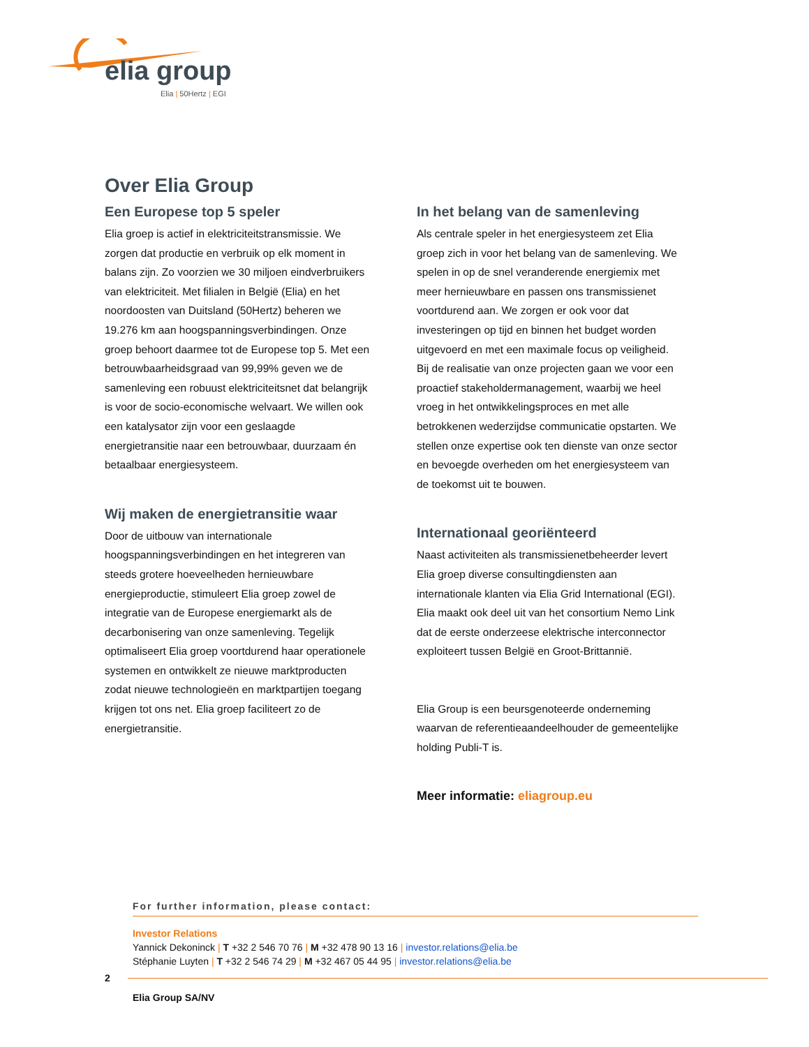elia group
Elia | 50Hertz | EGI
Over Elia Group
Een Europese top 5 speler
Elia groep is actief in elektriciteitstransmissie. We zorgen dat productie en verbruik op elk moment in balans zijn. Zo voorzien we 30 miljoen eindverbruikers van elektriciteit. Met filialen in België (Elia) en het noordoosten van Duitsland (50Hertz) beheren we 19.276 km aan hoogspanningsverbindingen. Onze groep behoort daarmee tot de Europese top 5. Met een betrouwbaarheidsgraad van 99,99% geven we de samenleving een robuust elektriciteitsnet dat belangrijk is voor de socio-economische welvaart. We willen ook een katalysator zijn voor een geslaagde energietransitie naar een betrouwbaar, duurzaam én betaalbaar energiesysteem.
Wij maken de energietransitie waar
Door de uitbouw van internationale hoogspanningsverbindingen en het integreren van steeds grotere hoeveelheden hernieuwbare energieproductie, stimuleert Elia groep zowel de integratie van de Europese energiemarkt als de decarbonisering van onze samenleving. Tegelijk optimaliseert Elia groep voortdurend haar operationele systemen en ontwikkelt ze nieuwe marktproducten zodat nieuwe technologieën en marktpartijen toegang krijgen tot ons net. Elia groep faciliteert zo de energietransitie.
In het belang van de samenleving
Als centrale speler in het energiesysteem zet Elia groep zich in voor het belang van de samenleving. We spelen in op de snel veranderende energiemix met meer hernieuwbare en passen ons transmissienet voortdurend aan. We zorgen er ook voor dat investeringen op tijd en binnen het budget worden uitgevoerd en met een maximale focus op veiligheid. Bij de realisatie van onze projecten gaan we voor een proactief stakeholdermanagement, waarbij we heel vroeg in het ontwikkelingsproces en met alle betrokkenen wederzijdse communicatie opstarten. We stellen onze expertise ook ten dienste van onze sector en bevoegde overheden om het energiesysteem van de toekomst uit te bouwen.
Internationaal georiënteerd
Naast activiteiten als transmissienetbeheerder levert Elia groep diverse consultingdiensten aan internationale klanten via Elia Grid International (EGI). Elia maakt ook deel uit van het consortium Nemo Link dat de eerste onderzeese elektrische interconnector exploiteert tussen België en Groot-Brittannië.
Elia Group is een beursgenoteerde onderneming waarvan de referentieaandeelhouder de gemeentelijke holding Publi-T is.
Meer informatie: eliagroup.eu
For further information, please contact:
Investor Relations
Yannick Dekoninck | T +32 2 546 70 76 | M +32 478 90 13 16 | investor.relations@elia.be
Stéphanie Luyten | T +32 2 546 74 29 | M +32 467 05 44 95 | investor.relations@elia.be
2
Elia Group SA/NV